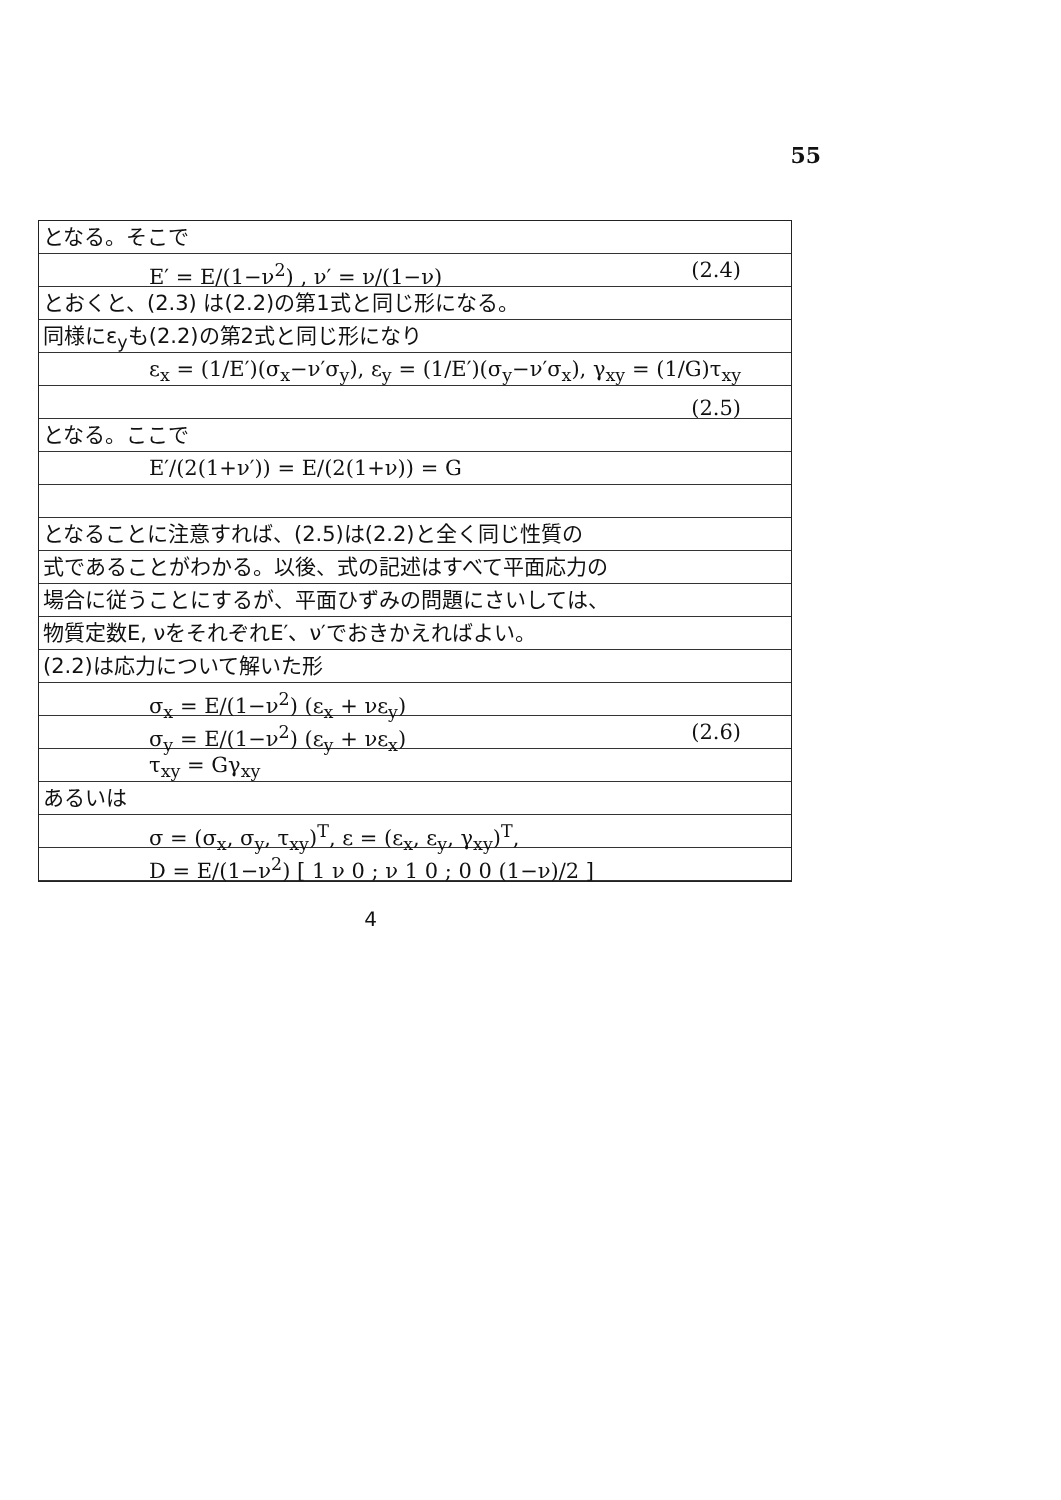55
となる。そこで
E′ = E/(1−ν<sup>2</sup>) , ν′ = ν/(1−ν) (2.4)
とおくと、(2.3) は(2.2)の第1式と同じ形になる。
同様にε<sub>y</sub>も(2.2)の第2式と同じ形になり
ε<sub>x</sub> = (1/E′)(σ<sub>x</sub>−ν′σ<sub>y</sub>), ε<sub>y</sub> = (1/E′)(σ<sub>y</sub>−ν′σ<sub>x</sub>), γ<sub>xy</sub> = (1/G)τ<sub>xy</sub> (2.5)
となる。ここで
E′/(2(1+ν′)) = E/(2(1+ν)) = G
となることに注意すれば、(2.5)は(2.2)と全く同じ性質の
式であることがわかる。以後、式の記述はすべて平面応力の
場合に従うことにするが、平面ひずみの問題にさいしては、
物質定数E, νをそれぞれE′、ν′でおきかえればよい。
(2.2)は応力について解いた形
σ<sub>x</sub> = E/(1−ν<sup>2</sup>) (ε<sub>x</sub> + νε<sub>y</sub>)
σ<sub>y</sub> = E/(1−ν<sup>2</sup>) (ε<sub>y</sub> + νε<sub>x</sub>) (2.6)
τ<sub>xy</sub> = Gγ<sub>xy</sub>
あるいは
σ = (σ<sub>x</sub>, σ<sub>y</sub>, τ<sub>xy</sub>)<sup>T</sup>, ε = (ε<sub>x</sub>, ε<sub>y</sub>, γ<sub>xy</sub>)<sup>T</sup>,
D = E/(1−ν<sup>2</sup>) [ 1 ν 0 ; ν 1 0 ; 0 0 (1−ν)/2 ]
4